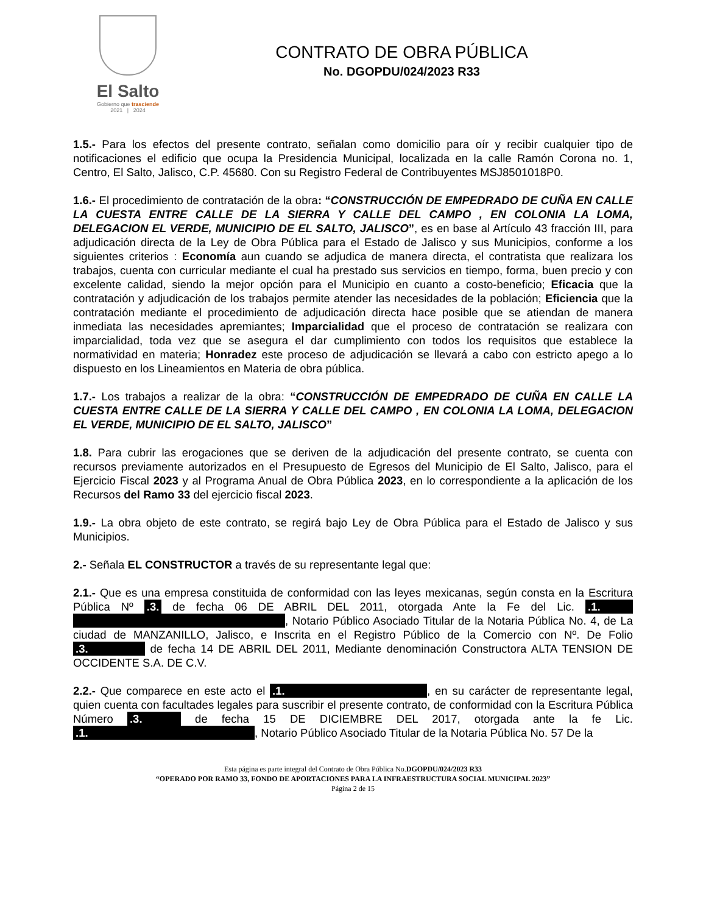El Salto
Gobierno que trasciende
2021 | 2024
CONTRATO DE OBRA PÚBLICA
No. DGOPDU/024/2023 R33
1.5.- Para los efectos del presente contrato, señalan como domicilio para oír y recibir cualquier tipo de notificaciones el edificio que ocupa la Presidencia Municipal, localizada en la calle Ramón Corona no. 1, Centro, El Salto, Jalisco, C.P. 45680. Con su Registro Federal de Contribuyentes MSJ8501018P0.
1.6.- El procedimiento de contratación de la obra: “CONSTRUCCIÓN DE EMPEDRADO DE CUÑA EN CALLE LA CUESTA ENTRE CALLE DE LA SIERRA Y CALLE DEL CAMPO , EN COLONIA LA LOMA, DELEGACION EL VERDE, MUNICIPIO DE EL SALTO, JALISCO”, es en base al Artículo 43 fracción III, para adjudicación directa de la Ley de Obra Pública para el Estado de Jalisco y sus Municipios, conforme a los siguientes criterios : Economía aun cuando se adjudica de manera directa, el contratista que realizara los trabajos, cuenta con curricular mediante el cual ha prestado sus servicios en tiempo, forma, buen precio y con excelente calidad, siendo la mejor opción para el Municipio en cuanto a costo-beneficio; Eficacia que la contratación y adjudicación de los trabajos permite atender las necesidades de la población; Eficiencia que la contratación mediante el procedimiento de adjudicación directa hace posible que se atiendan de manera inmediata las necesidades apremiantes; Imparcialidad que el proceso de contratación se realizara con imparcialidad, toda vez que se asegura el dar cumplimiento con todos los requisitos que establece la normatividad en materia; Honradez este proceso de adjudicación se llevará a cabo con estricto apego a lo dispuesto en los Lineamientos en Materia de obra pública.
1.7.- Los trabajos a realizar de la obra: “CONSTRUCCIÓN DE EMPEDRADO DE CUÑA EN CALLE LA CUESTA ENTRE CALLE DE LA SIERRA Y CALLE DEL CAMPO , EN COLONIA LA LOMA, DELEGACION EL VERDE, MUNICIPIO DE EL SALTO, JALISCO”
1.8. Para cubrir las erogaciones que se deriven de la adjudicación del presente contrato, se cuenta con recursos previamente autorizados en el Presupuesto de Egresos del Municipio de El Salto, Jalisco, para el Ejercicio Fiscal 2023 y al Programa Anual de Obra Pública 2023, en lo correspondiente a la aplicación de los Recursos del Ramo 33 del ejercicio fiscal 2023.
1.9.- La obra objeto de este contrato, se regirá bajo Ley de Obra Pública para el Estado de Jalisco y sus Municipios.
2.- Señala EL CONSTRUCTOR a través de su representante legal que:
2.1.- Que es una empresa constituida de conformidad con las leyes mexicanas, según consta en la Escritura Pública Nº .3. de fecha 06 DE ABRIL DEL 2011, otorgada Ante la Fe del Lic. .1. , Notario Público Asociado Titular de la Notaria Pública No. 4, de La ciudad de MANZANILLO, Jalisco, e Inscrita en el Registro Público de la Comercio con Nº. De Folio .3. de fecha 14 DE ABRIL DEL 2011, Mediante denominación Constructora ALTA TENSION DE OCCIDENTE S.A. DE C.V.
2.2.- Que comparece en este acto el .1., en su carácter de representante legal, quien cuenta con facultades legales para suscribir el presente contrato, de conformidad con la Escritura Pública Número .3. de fecha 15 DE DICIEMBRE DEL 2017, otorgada ante la fe Lic. .1., Notario Público Asociado Titular de la Notaria Pública No. 57 De la
Esta página es parte integral del Contrato de Obra Pública No.DGOPDU/024/2023 R33
“OPERADO POR RAMO 33, FONDO DE APORTACIONES PARA LA INFRAESTRUCTURA SOCIAL MUNICIPAL 2023”
Página 2 de 15